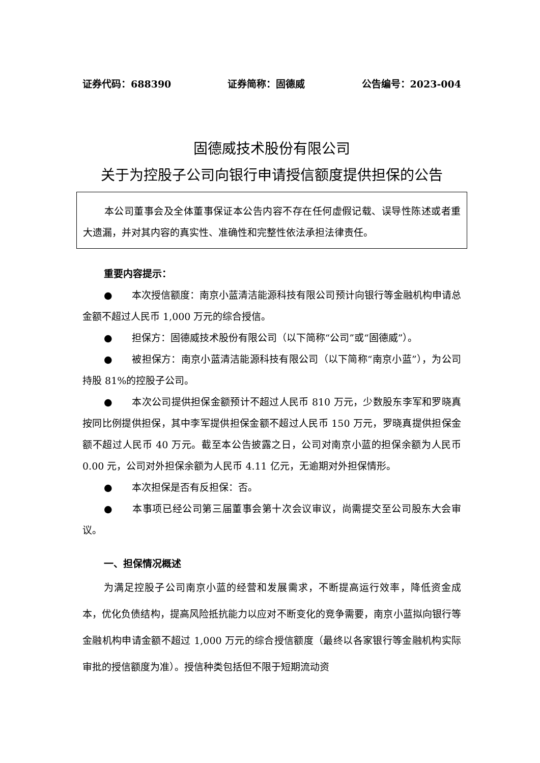证券代码：688390 证券简称：固德威 公告编号：2023-004
固德威技术股份有限公司
关于为控股子公司向银行申请授信额度提供担保的公告
本公司董事会及全体董事保证本公告内容不存在任何虚假记载、误导性陈述或者重大遗漏，并对其内容的真实性、准确性和完整性依法承担法律责任。
重要内容提示：
●　　本次授信额度：南京小蓝清洁能源科技有限公司预计向银行等金融机构申请总金额不超过人民币 1,000 万元的综合授信。
●　　担保方：固德威技术股份有限公司（以下简称“公司”或“固德威”）。
●　　被担保方：南京小蓝清洁能源科技有限公司（以下简称“南京小蓝”），为公司持股 81%的控股子公司。
●　　本次公司提供担保金额预计不超过人民币 810 万元，少数股东李军和罗晓真按同比例提供担保，其中李军提供担保金额不超过人民币 150 万元，罗晓真提供担保金额不超过人民币 40 万元。截至本公告披露之日，公司对南京小蓝的担保余额为人民币 0.00 元，公司对外担保余额为人民币 4.11 亿元，无逾期对外担保情形。
●　　本次担保是否有反担保：否。
●　　本事项已经公司第三届董事会第十次会议审议，尚需提交至公司股东大会审议。
一、担保情况概述
为满足控股子公司南京小蓝的经营和发展需求，不断提高运行效率，降低资金成本，优化负债结构，提高风险抵抗能力以应对不断变化的竞争需要，南京小蓝拟向银行等金融机构申请金额不超过 1,000 万元的综合授信额度（最终以各家银行等金融机构实际审批的授信额度为准）。授信种类包括但不限于短期流动资